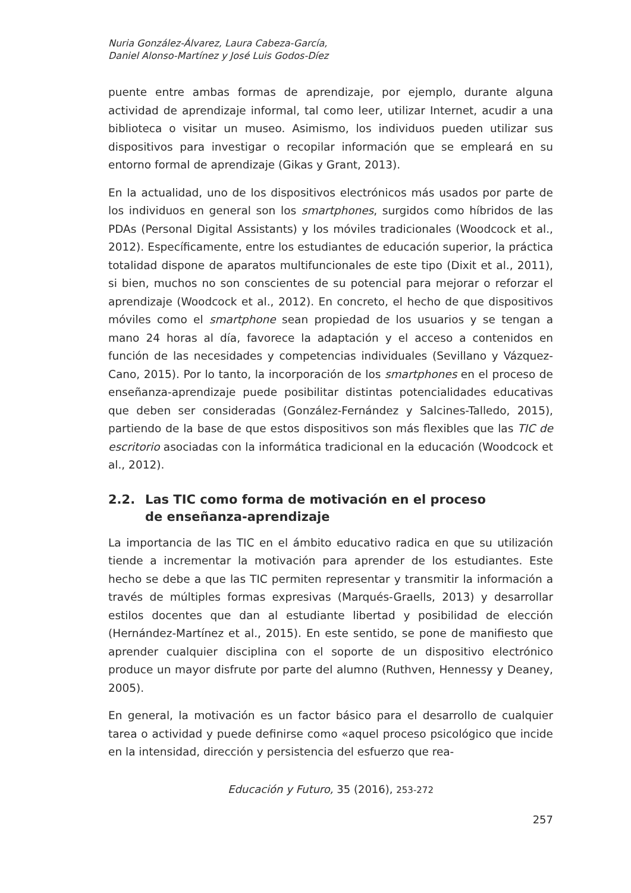Nuria González-Álvarez, Laura Cabeza-García,
Daniel Alonso-Martínez y José Luis Godos-Díez
puente entre ambas formas de aprendizaje, por ejemplo, durante alguna actividad de aprendizaje informal, tal como leer, utilizar Internet, acudir a una biblioteca o visitar un museo. Asimismo, los individuos pueden utilizar sus dispositivos para investigar o recopilar información que se empleará en su entorno formal de aprendizaje (Gikas y Grant, 2013).
En la actualidad, uno de los dispositivos electrónicos más usados por parte de los individuos en general son los smartphones, surgidos como híbridos de las PDAs (Personal Digital Assistants) y los móviles tradicionales (Woodcock et al., 2012). Específicamente, entre los estudiantes de educación superior, la práctica totalidad dispone de aparatos multifuncionales de este tipo (Dixit et al., 2011), si bien, muchos no son conscientes de su potencial para mejorar o reforzar el aprendizaje (Woodcock et al., 2012). En concreto, el hecho de que dispositivos móviles como el smartphone sean propiedad de los usuarios y se tengan a mano 24 horas al día, favorece la adaptación y el acceso a contenidos en función de las necesidades y competencias individuales (Sevillano y Vázquez-Cano, 2015). Por lo tanto, la incorporación de los smartphones en el proceso de enseñanza-aprendizaje puede posibilitar distintas potencialidades educativas que deben ser consideradas (González-Fernández y Salcines-Talledo, 2015), partiendo de la base de que estos dispositivos son más flexibles que las TIC de escritorio asociadas con la informática tradicional en la educación (Woodcock et al., 2012).
2.2. Las TIC como forma de motivación en el proceso
de enseñanza-aprendizaje
La importancia de las TIC en el ámbito educativo radica en que su utilización tiende a incrementar la motivación para aprender de los estudiantes. Este hecho se debe a que las TIC permiten representar y transmitir la información a través de múltiples formas expresivas (Marqués-Graells, 2013) y desarrollar estilos docentes que dan al estudiante libertad y posibilidad de elección (Hernández-Martínez et al., 2015). En este sentido, se pone de manifiesto que aprender cualquier disciplina con el soporte de un dispositivo electrónico produce un mayor disfrute por parte del alumno (Ruthven, Hennessy y Deaney, 2005).
En general, la motivación es un factor básico para el desarrollo de cualquier tarea o actividad y puede definirse como «aquel proceso psicológico que incide en la intensidad, dirección y persistencia del esfuerzo que rea-
Educación y Futuro, 35 (2016), 253-272
257